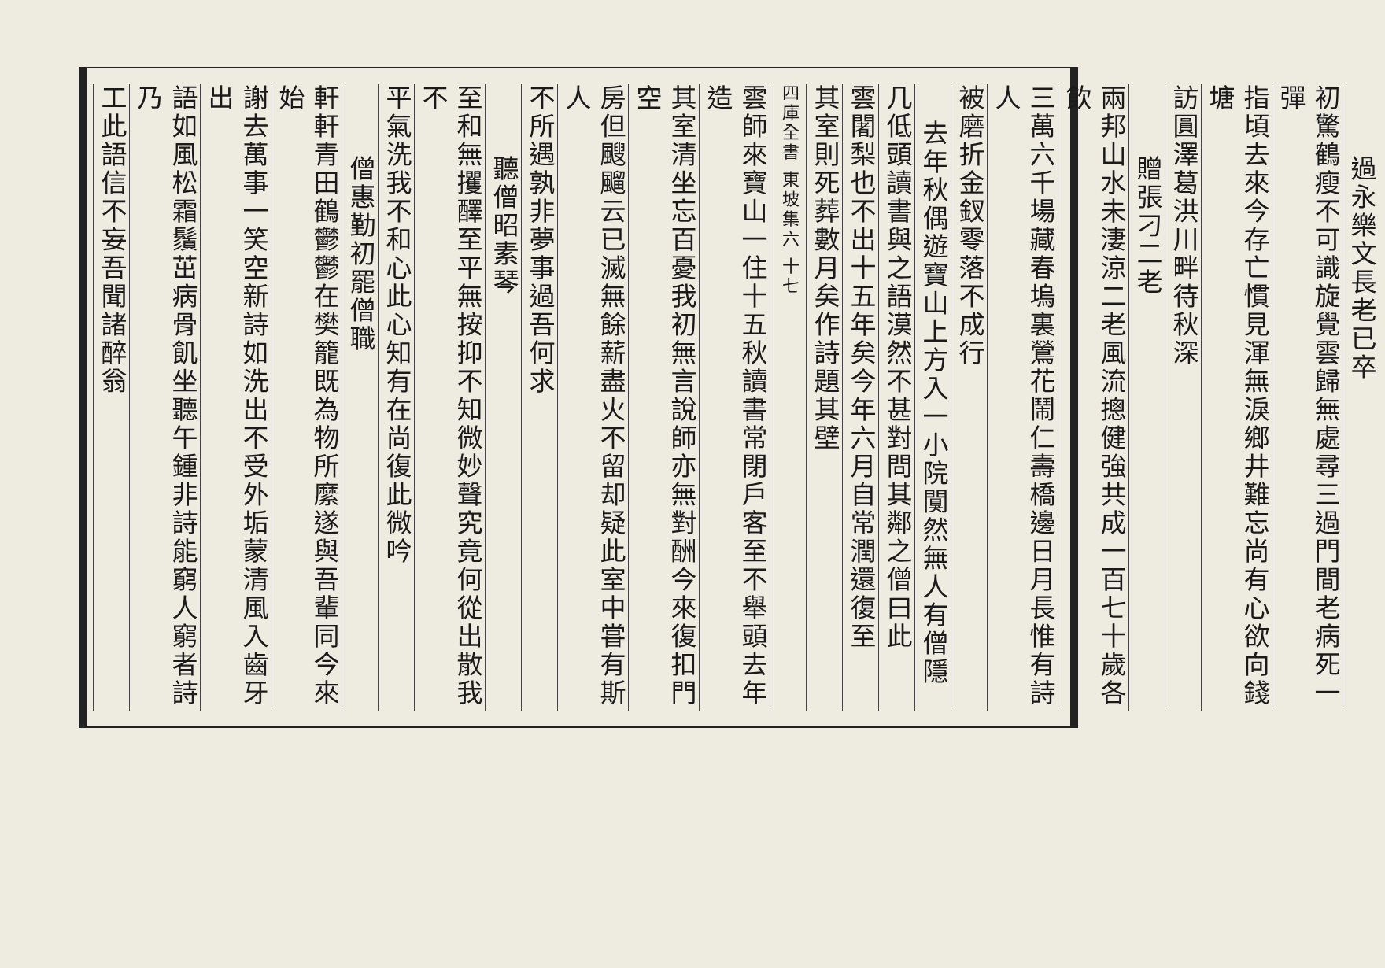過永樂文長老已卒
初驚鶴瘦不可識旋覺雲歸無處尋三過門間老病死一彈
指頃去來今存亡慣見渾無淚鄉井難忘尚有心欲向錢塘
訪圓澤葛洪川畔待秋深
贈張刁二老
兩邦山水未淒涼二老風流摠健強共成一百七十歲各飲
三萬六千場藏春塢裏鶯花鬧仁壽橋邊日月長惟有詩人
被磨折金釵零落不成行
去年秋偶遊寶山上方入一小院闃然無人有僧隱
几低頭讀書與之語漠然不甚對問其鄰之僧曰此
雲闍梨也不出十五年矣今年六月自常潤還復至
其室則死葬數月矣作詩題其壁
四庫全書 東坡集六 十七
雲師來寶山一住十五秋讀書常閉戶客至不舉頭去年造
其室清坐忘百憂我初無言說師亦無對酬今來復扣門空
房但颼飀云已滅無餘薪盡火不留却疑此室中甞有斯人
不所遇孰非夢事過吾何求
聽僧昭素琴
至和無攫醳至平無按抑不知微妙聲究竟何從出散我不
平氣洗我不和心此心知有在尚復此微吟
僧惠勤初罷僧職
軒軒青田鶴鬱鬱在樊籠既為物所縻遂與吾輩同今來始
謝去萬事一笑空新詩如洗出不受外垢蒙清風入齒牙出
語如風松霜鬚茁病骨飢坐聽午鍾非詩能窮人窮者詩乃
工此語信不妄吾聞諸醉翁